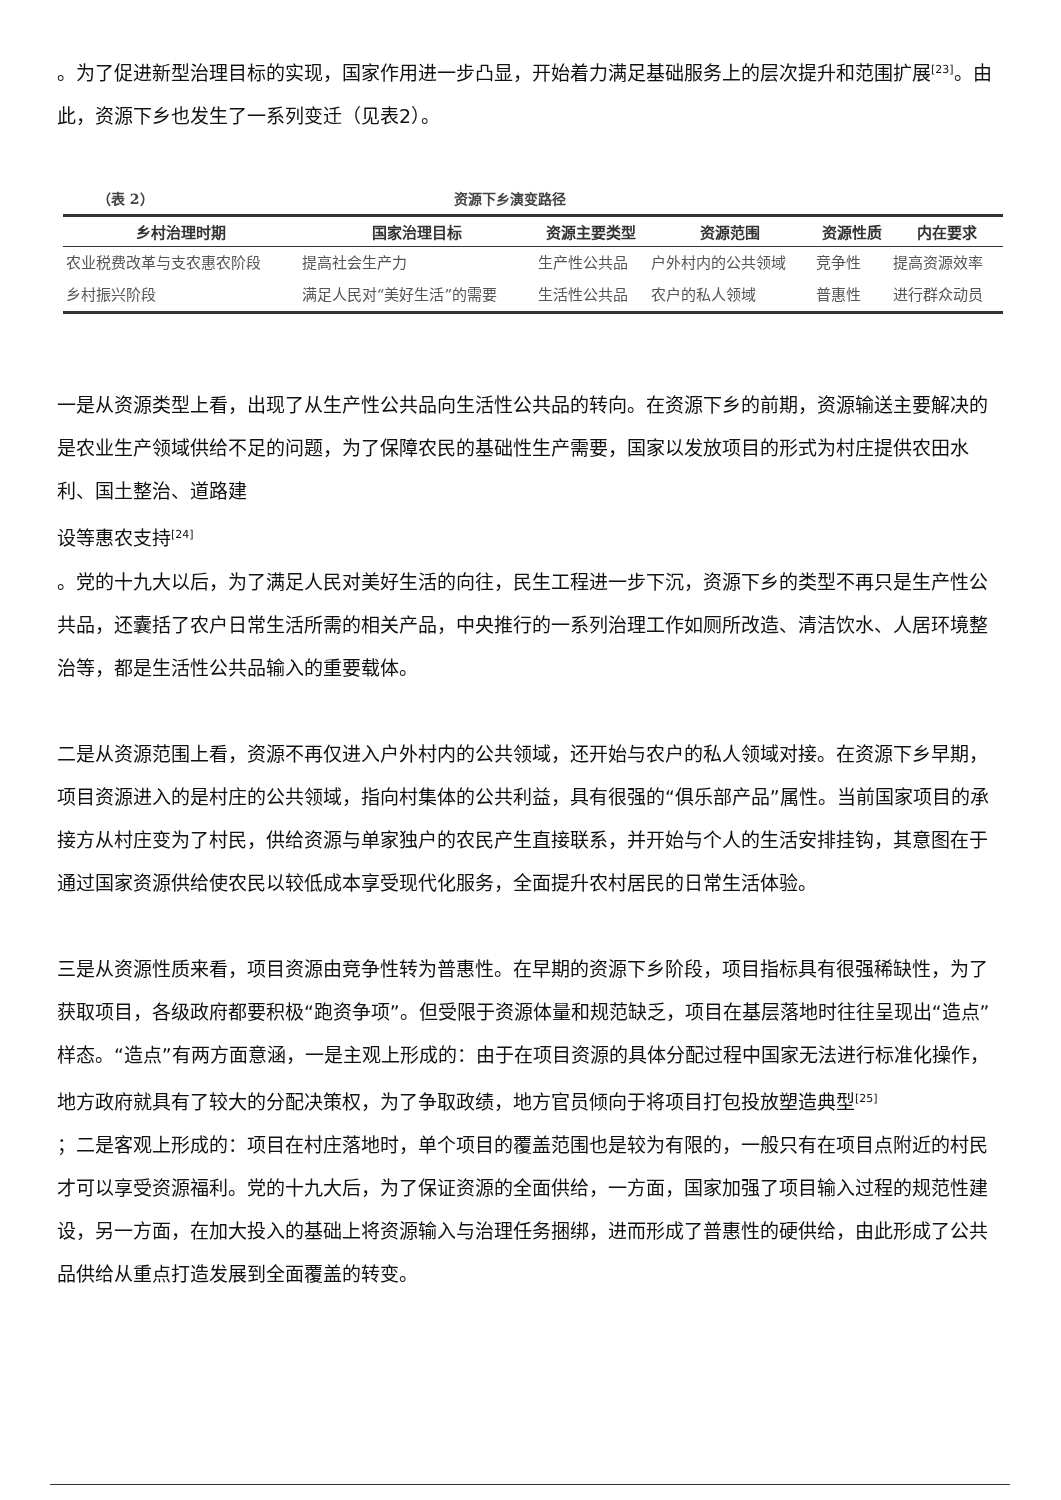。为了促进新型治理目标的实现，国家作用进一步凸显，开始着力满足基础服务上的层次提升和范围扩展<sup>[23]</sup>。由此，资源下乡也发生了一系列变迁（见表2）。
（表 2） 资源下乡演变路径
| 乡村治理时期 | 国家治理目标 | 资源主要类型 | 资源范围 | 资源性质 | 内在要求 |
| --- | --- | --- | --- | --- | --- |
| 农业税费改革与支农惠农阶段 | 提高社会生产力 | 生产性公共品 | 户外村内的公共领域 | 竞争性 | 提高资源效率 |
| 乡村振兴阶段 | 满足人民对“美好生活”的需要 | 生活性公共品 | 农户的私人领域 | 普惠性 | 进行群众动员 |
一是从资源类型上看，出现了从生产性公共品向生活性公共品的转向。在资源下乡的前期，资源输送主要解决的是农业生产领域供给不足的问题，为了保障农民的基础性生产需要，国家以发放项目的形式为村庄提供农田水利、国土整治、道路建
设等惠农支持<sup>[24]</sup>
。党的十九大以后，为了满足人民对美好生活的向往，民生工程进一步下沉，资源下乡的类型不再只是生产性公共品，还囊括了农户日常生活所需的相关产品，中央推行的一系列治理工作如厕所改造、清洁饮水、人居环境整治等，都是生活性公共品输入的重要载体。
二是从资源范围上看，资源不再仅进入户外村内的公共领域，还开始与农户的私人领域对接。在资源下乡早期，项目资源进入的是村庄的公共领域，指向村集体的公共利益，具有很强的“俱乐部产品”属性。当前国家项目的承接方从村庄变为了村民，供给资源与单家独户的农民产生直接联系，并开始与个人的生活安排挂钩，其意图在于通过国家资源供给使农民以较低成本享受现代化服务，全面提升农村居民的日常生活体验。
三是从资源性质来看，项目资源由竞争性转为普惠性。在早期的资源下乡阶段，项目指标具有很强稀缺性，为了获取项目，各级政府都要积极“跑资争项”。但受限于资源体量和规范缺乏，项目在基层落地时往往呈现出“造点”样态。“造点”有两方面意涵，一是主观上形成的：由于在项目资源的具体分配过程中国家无法进行标准化操作，地方政府就具有了较大的分配决策权，为了争取政绩，地方官员倾向于将项目打包投放塑造典型<sup>[25]</sup>
；二是客观上形成的：项目在村庄落地时，单个项目的覆盖范围也是较为有限的，一般只有在项目点附近的村民才可以享受资源福利。党的十九大后，为了保证资源的全面供给，一方面，国家加强了项目输入过程的规范性建设，另一方面，在加大投入的基础上将资源输入与治理任务捆绑，进而形成了普惠性的硬供给，由此形成了公共品供给从重点打造发展到全面覆盖的转变。